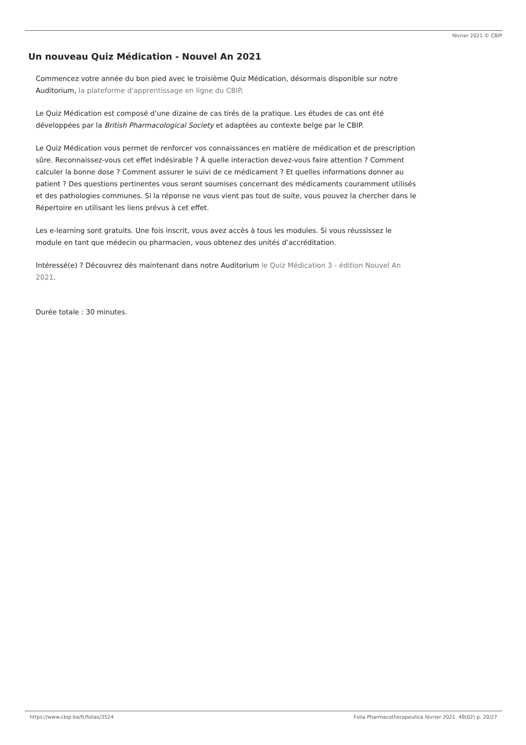février 2021 © CBIP
Un nouveau Quiz Médication - Nouvel An 2021
Commencez votre année du bon pied avec le troisième Quiz Médication, désormais disponible sur notre Auditorium, la plateforme d'apprentissage en ligne du CBIP.
Le Quiz Médication est composé d’une dizaine de cas tirés de la pratique. Les études de cas ont été développées par la British Pharmacological Society et adaptées au contexte belge par le CBIP.
Le Quiz Médication vous permet de renforcer vos connaissances en matière de médication et de prescription sûre. Reconnaissez-vous cet effet indésirable ? À quelle interaction devez-vous faire attention ? Comment calculer la bonne dose ? Comment assurer le suivi de ce médicament ? Et quelles informations donner au patient ? Des questions pertinentes vous seront soumises concernant des médicaments couramment utilisés et des pathologies communes. Si la réponse ne vous vient pas tout de suite, vous pouvez la chercher dans le Répertoire en utilisant les liens prévus à cet effet.
Les e-learning sont gratuits. Une fois inscrit, vous avez accès à tous les modules. Si vous réussissez le module en tant que médecin ou pharmacien, vous obtenez des unités d’accréditation.
Intéressé(e) ? Découvrez dès maintenant dans notre Auditorium le Quiz Médication 3 - édition Nouvel An 2021.
Durée totale : 30 minutes.
https://www.cbip.be/fr/folias/3524 Folia Pharmacotherapeutica février 2021. 48(02) p. 20/27